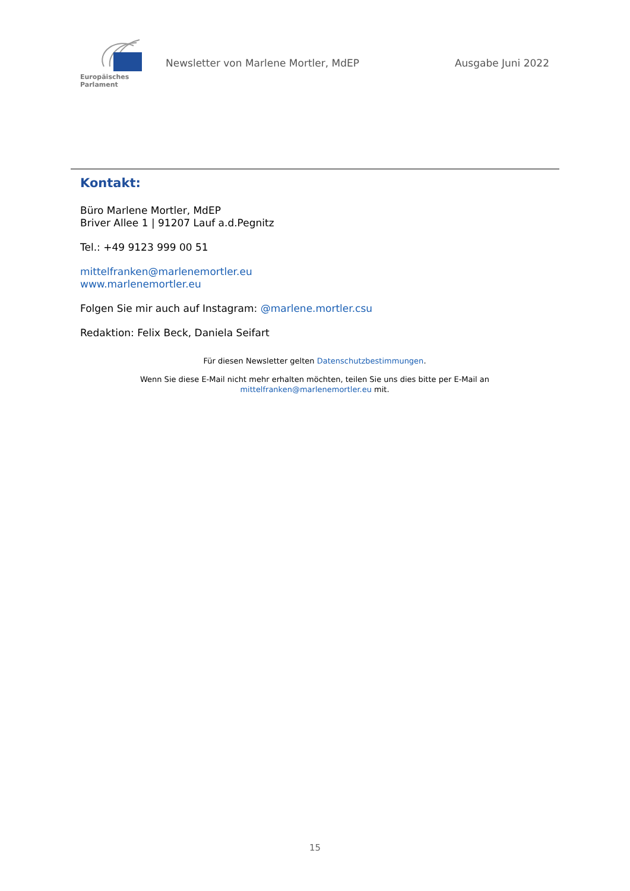Europäisches Parlament
Newsletter von Marlene Mortler, MdEP
Ausgabe Juni 2022
Kontakt:
Büro Marlene Mortler, MdEP
Briver Allee 1 | 91207 Lauf a.d.Pegnitz
Tel.: +49 9123 999 00 51
mittelfranken@marlenemortler.eu
www.marlenemortler.eu
Folgen Sie mir auch auf Instagram: @marlene.mortler.csu
Redaktion: Felix Beck, Daniela Seifart
Für diesen Newsletter gelten Datenschutzbestimmungen.
Wenn Sie diese E-Mail nicht mehr erhalten möchten, teilen Sie uns dies bitte per E-Mail an
mittelfranken@marlenemortler.eu mit.
15